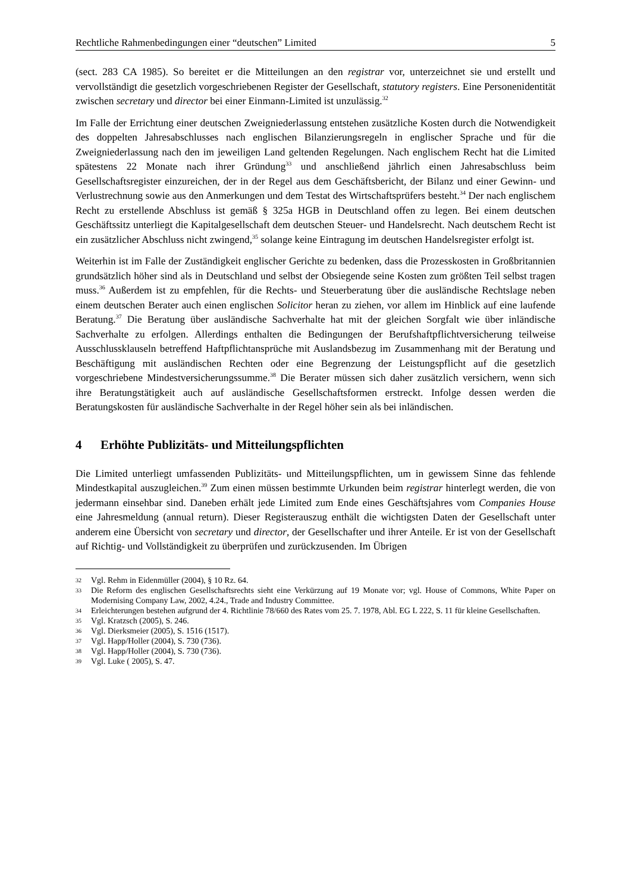Rechtliche Rahmenbedingungen einer “deutschen” Limited 5
(sect. 283 CA 1985). So bereitet er die Mitteilungen an den registrar vor, unterzeichnet sie und erstellt und vervollständigt die gesetzlich vorgeschriebenen Register der Gesellschaft, statutory registers. Eine Personenidentität zwischen secretary und director bei einer Einmann-Limited ist unzulässig.<sup>32</sup>
Im Falle der Errichtung einer deutschen Zweigniederlassung entstehen zusätzliche Kosten durch die Notwendigkeit des doppelten Jahresabschlusses nach englischen Bilanzierungsregeln in englischer Sprache und für die Zweigniederlassung nach den im jeweiligen Land geltenden Regelungen. Nach englischem Recht hat die Limited spätestens 22 Monate nach ihrer Gründung<sup>33</sup> und anschließend jährlich einen Jahresabschluss beim Gesellschaftsregister einzureichen, der in der Regel aus dem Geschäftsbericht, der Bilanz und einer Gewinn- und Verlustrechnung sowie aus den Anmerkungen und dem Testat des Wirtschaftsprüfers besteht.<sup>34</sup> Der nach englischem Recht zu erstellende Abschluss ist gemäß § 325a HGB in Deutschland offen zu legen. Bei einem deutschen Geschäftssitz unterliegt die Kapitalgesellschaft dem deutschen Steuer- und Handelsrecht. Nach deutschem Recht ist ein zusätzlicher Abschluss nicht zwingend,<sup>35</sup> solange keine Eintragung im deutschen Handelsregister erfolgt ist.
Weiterhin ist im Falle der Zuständigkeit englischer Gerichte zu bedenken, dass die Prozesskosten in Großbritannien grundsätzlich höher sind als in Deutschland und selbst der Obsiegende seine Kosten zum größten Teil selbst tragen muss.<sup>36</sup> Außerdem ist zu empfehlen, für die Rechts- und Steuerberatung über die ausländische Rechtslage neben einem deutschen Berater auch einen englischen Solicitor heran zu ziehen, vor allem im Hinblick auf eine laufende Beratung.<sup>37</sup> Die Beratung über ausländische Sachverhalte hat mit der gleichen Sorgfalt wie über inländische Sachverhalte zu erfolgen. Allerdings enthalten die Bedingungen der Berufshaftpflichtversicherung teilweise Ausschlussklauseln betreffend Haftpflichtansprüche mit Auslandsbezug im Zusammenhang mit der Beratung und Beschäftigung mit ausländischen Rechten oder eine Begrenzung der Leistungspflicht auf die gesetzlich vorgeschriebene Mindestversicherungssumme.<sup>38</sup> Die Berater müssen sich daher zusätzlich versichern, wenn sich ihre Beratungstätigkeit auch auf ausländische Gesellschaftsformen erstreckt. Infolge dessen werden die Beratungskosten für ausländische Sachverhalte in der Regel höher sein als bei inländischen.
4 Erhöhte Publizitäts- und Mitteilungspflichten
Die Limited unterliegt umfassenden Publizitäts- und Mitteilungspflichten, um in gewissem Sinne das fehlende Mindestkapital auszugleichen.<sup>39</sup> Zum einen müssen bestimmte Urkunden beim registrar hinterlegt werden, die von jedermann einsehbar sind. Daneben erhält jede Limited zum Ende eines Geschäftsjahres vom Companies House eine Jahresmeldung (annual return). Dieser Registerauszug enthält die wichtigsten Daten der Gesellschaft unter anderem eine Übersicht von secretary und director, der Gesellschafter und ihrer Anteile. Er ist von der Gesellschaft auf Richtig- und Vollständigkeit zu überprüfen und zurückzusenden. Im Übrigen
32 Vgl. Rehm in Eidenmüller (2004), § 10 Rz. 64.
33 Die Reform des englischen Gesellschaftsrechts sieht eine Verkürzung auf 19 Monate vor; vgl. House of Commons, White Paper on Modernising Company Law, 2002, 4.24., Trade and Industry Committee.
34 Erleichterungen bestehen aufgrund der 4. Richtlinie 78/660 des Rates vom 25. 7. 1978, Abl. EG L 222, S. 11 für kleine Gesellschaften.
35 Vgl. Kratzsch (2005), S. 246.
36 Vgl. Dierksmeier (2005), S. 1516 (1517).
37 Vgl. Happ/Holler (2004), S. 730 (736).
38 Vgl. Happ/Holler (2004), S. 730 (736).
39 Vgl. Luke ( 2005), S. 47.